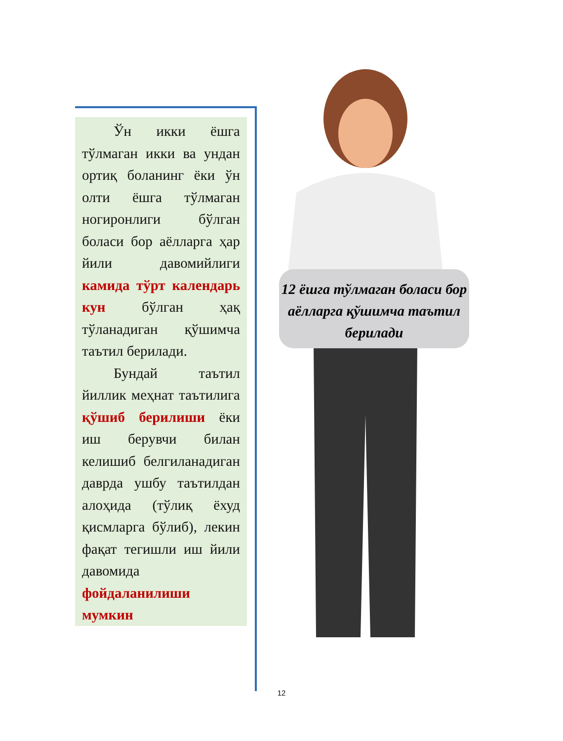12 ёшга тўлмаган боласи бор аёлларга қўшимча таътил берилади
Ўн икки ёшга тўлмаган икки ва ундан ортиқ боланинг ёки ўн олти ёшга тўлмаган ногиронлиги бўлган боласи бор аёлларга ҳар йили давомийлиги камида тўрт календарь кун бўлган ҳақ тўланадиган қўшимча таътил берилади.
Бундай таътил йиллик меҳнат таътилига қўшиб берилиши ёки иш берувчи билан келишиб белгиланадиган даврда ушбу таътилдан алоҳида (тўлиқ ёхуд қисмларга бўлиб), лекин фақат тегишли иш йили давомида фойдаланилиши мумкин
12